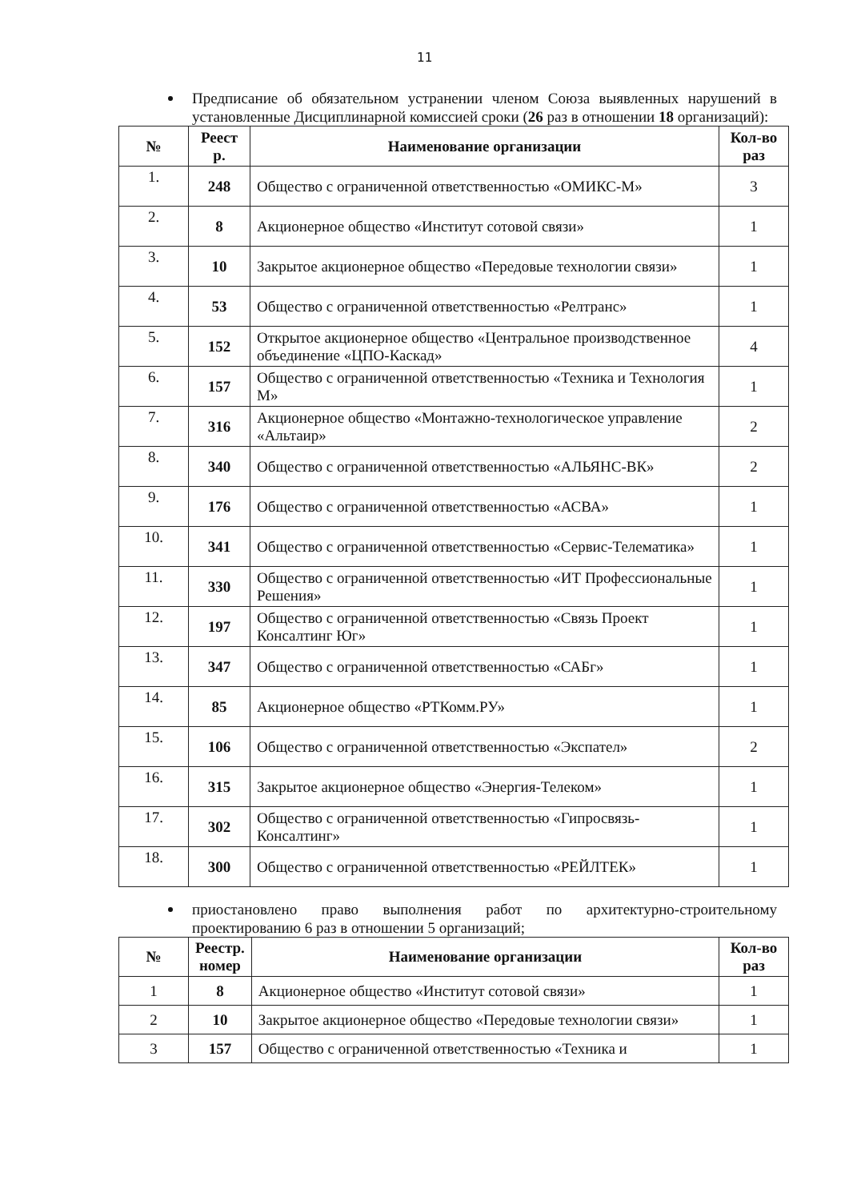11
Предписание об обязательном устранении членом Союза выявленных нарушений в установленные Дисциплинарной комиссией сроки (26 раз в отношении 18 организаций):
| № | Реест р. | Наименование организации | Кол-во раз |
| --- | --- | --- | --- |
| 1. | 248 | Общество с ограниченной ответственностью «ОМИКС-М» | 3 |
| 2. | 8 | Акционерное общество «Институт сотовой связи» | 1 |
| 3. | 10 | Закрытое акционерное общество «Передовые технологии связи» | 1 |
| 4. | 53 | Общество с ограниченной ответственностью «Релтранс» | 1 |
| 5. | 152 | Открытое акционерное общество «Центральное производственное объединение «ЦПО-Каскад» | 4 |
| 6. | 157 | Общество с ограниченной ответственностью «Техника и Технология М» | 1 |
| 7. | 316 | Акционерное общество «Монтажно-технологическое управление «Альтаир» | 2 |
| 8. | 340 | Общество с ограниченной ответственностью «АЛЬЯНС-ВК» | 2 |
| 9. | 176 | Общество с ограниченной ответственностью «АСВА» | 1 |
| 10. | 341 | Общество с ограниченной ответственностью «Сервис-Телематика» | 1 |
| 11. | 330 | Общество с ограниченной ответственностью «ИТ Профессиональные Решения» | 1 |
| 12. | 197 | Общество с ограниченной ответственностью «Связь Проект Консалтинг Юг» | 1 |
| 13. | 347 | Общество с ограниченной ответственностью «САБг» | 1 |
| 14. | 85 | Акционерное общество «РТКомм.РУ» | 1 |
| 15. | 106 | Общество с ограниченной ответственностью «Экспател» | 2 |
| 16. | 315 | Закрытое акционерное общество «Энергия-Телеком» | 1 |
| 17. | 302 | Общество с ограниченной ответственностью «Гипросвязь-Консалтинг» | 1 |
| 18. | 300 | Общество с ограниченной ответственностью «РЕЙЛТЕК» | 1 |
приостановлено право выполнения работ по архитектурно-строительному проектированию 6 раз в отношении 5 организаций;
| № | Реестр. номер | Наименование организации | Кол-во раз |
| --- | --- | --- | --- |
| 1 | 8 | Акционерное общество «Институт сотовой связи» | 1 |
| 2 | 10 | Закрытое акционерное общество «Передовые технологии связи» | 1 |
| 3 | 157 | Общество с ограниченной ответственностью «Техника и | 1 |